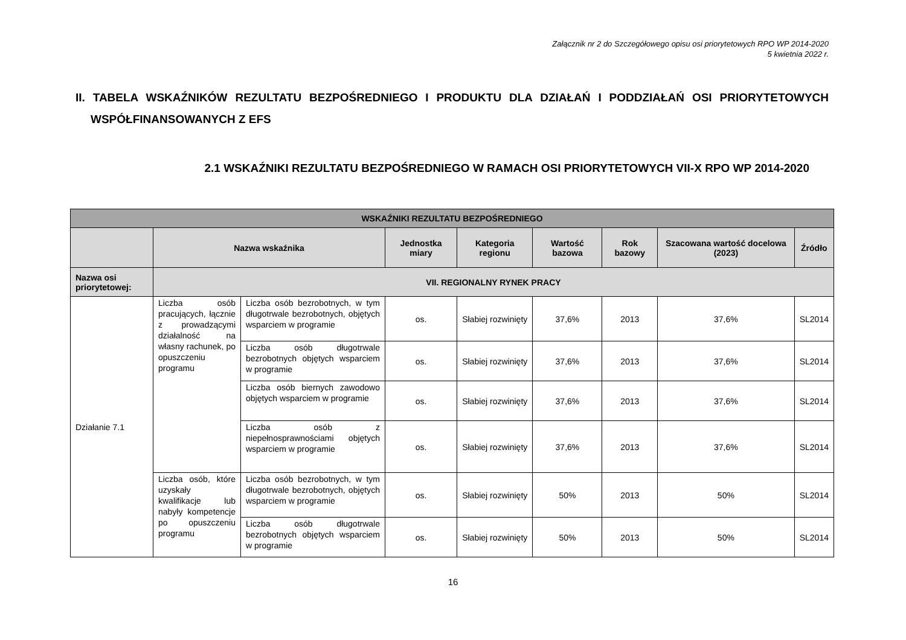Załącznik nr 2 do Szczegółowego opisu osi priorytetowych RPO WP 2014-2020
5 kwietnia 2022 r.
II. TABELA WSKAŹNIKÓW REZULTATU BEZPOŚREDNIEGO I PRODUKTU DLA DZIAŁAŃ I PODDZIAŁAŃ OSI PRIORYTETOWYCH WSPÓŁFINANSOWANYCH Z EFS
2.1 WSKAŹNIKI REZULTATU BEZPOŚREDNIEGO W RAMACH OSI PRIORYTETOWYCH VII-X RPO WP 2014-2020
| WSKAŹNIKI REZULTATU BEZPOŚREDNIEGO | | | | | | | | |
| --- | --- | --- | --- | --- | --- | --- | --- | --- |
| | Nazwa wskaźnika | | Jednostka miary | Kategoria regionu | Wartość bazowa | Rok bazowy | Szacowana wartość docelowa (2023) | Źródło |
| Nazwa osi priorytetowej: | VII. REGIONALNY RYNEK PRACY | | | | | | | |
| Działanie 7.1 | Liczba osób pracujących, łącznie z prowadzącymi działalność na własny rachunek, po opuszczeniu programu | Liczba osób bezrobotnych, w tym długotrwale bezrobotnych, objętych wsparciem w programie | os. | Słabiej rozwinięty | 37,6% | 2013 | 37,6% | SL2014 |
| | | Liczba osób długotrwale bezrobotnych objętych wsparciem w programie | os. | Słabiej rozwinięty | 37,6% | 2013 | 37,6% | SL2014 |
| | | Liczba osób biernych zawodowo objętych wsparciem w programie | os. | Słabiej rozwinięty | 37,6% | 2013 | 37,6% | SL2014 |
| | | Liczba osób z niepełnosprawnościami objętych wsparciem w programie | os. | Słabiej rozwinięty | 37,6% | 2013 | 37,6% | SL2014 |
| | Liczba osób, które uzyskały kwalifikacje lub nabyły kompetencje po opuszczeniu programu | Liczba osób bezrobotnych, w tym długotrwale bezrobotnych, objętych wsparciem w programie | os. | Słabiej rozwinięty | 50% | 2013 | 50% | SL2014 |
| | | Liczba osób długotrwale bezrobotnych objętych wsparciem w programie | os. | Słabiej rozwinięty | 50% | 2013 | 50% | SL2014 |
16